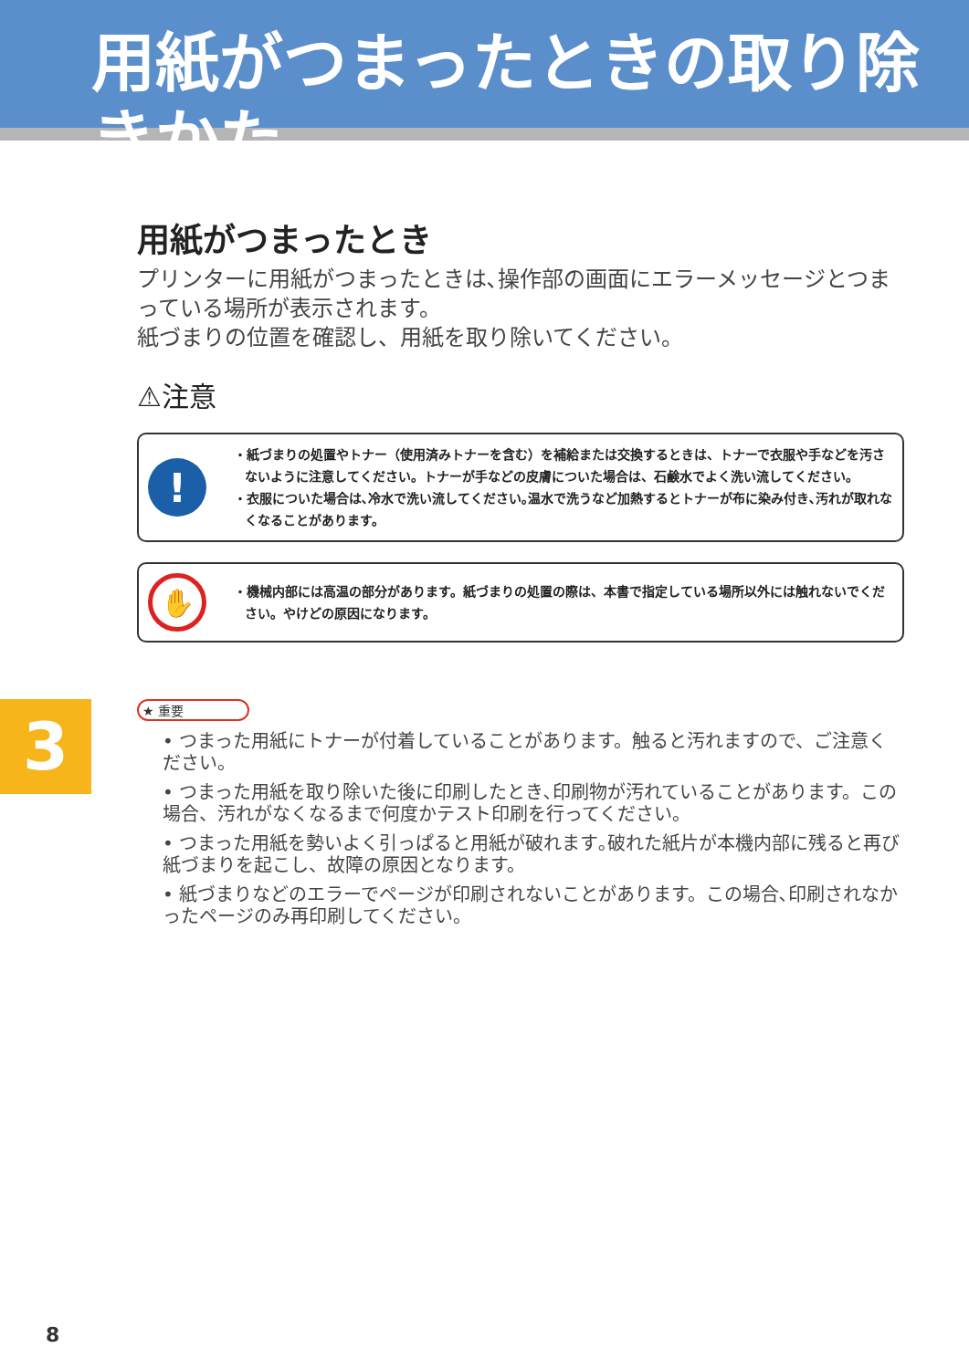用紙がつまったときの取り除きかた
用紙がつまったとき
プリンターに用紙がつまったときは､操作部の画面にエラーメッセージとつまっている場所が表示されます。
紙づまりの位置を確認し、用紙を取り除いてください。
⚠注意
!
・紙づまりの処置やトナー（使用済みトナーを含む）を補給または交換するときは、トナーで衣服や手などを汚さないように注意してください。トナーが手などの皮膚についた場合は、石鹸水でよく洗い流してください。
・衣服についた場合は､冷水で洗い流してください｡温水で洗うなど加熱するとトナーが布に染み付き､汚れが取れなくなることがあります。
✋
・機械内部には高温の部分があります。紙づまりの処置の際は、本書で指定している場所以外には触れないでください。やけどの原因になります。
★ 重要
• つまった用紙にトナーが付着していることがあります。触ると汚れますので、ご注意ください。
• つまった用紙を取り除いた後に印刷したとき､印刷物が汚れていることがあります。この場合、汚れがなくなるまで何度かテスト印刷を行ってください。
• つまった用紙を勢いよく引っぱると用紙が破れます｡破れた紙片が本機内部に残ると再び紙づまりを起こし、故障の原因となります。
• 紙づまりなどのエラーでページが印刷されないことがあります。この場合､印刷されなかったページのみ再印刷してください。
3
8